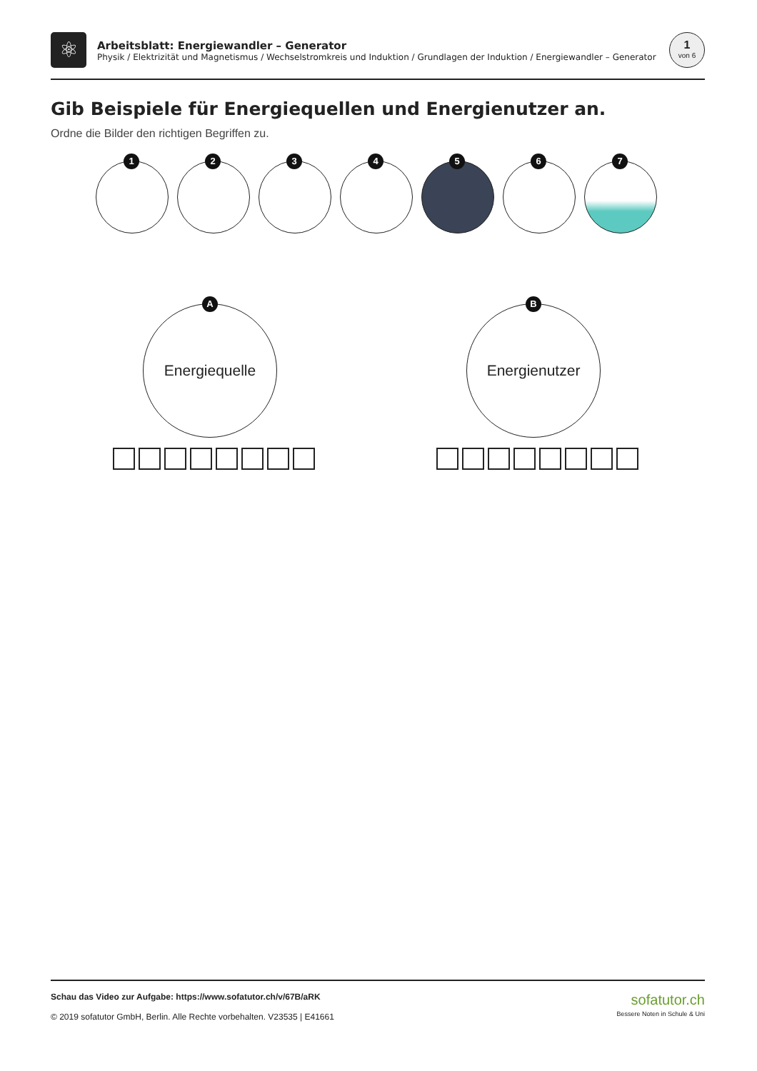⚛
Arbeitsblatt: Energiewandler – Generator
Physik / Elektrizität und Magnetismus / Wechselstromkreis und Induktion / Grundlagen der Induktion / Energiewandler – Generator
1
von 6
Gib Beispiele für Energiequellen und Energienutzer an.
Ordne die Bilder den richtigen Begriffen zu.
1
2
3
4
5
6
7
A
Energiequelle
B
Energienutzer
Schau das Video zur Aufgabe: https://www.sofatutor.ch/v/67B/aRK
© 2019 sofatutor GmbH, Berlin. Alle Rechte vorbehalten. V23535 | E41661
sofatutor.ch
Bessere Noten in Schule & Uni